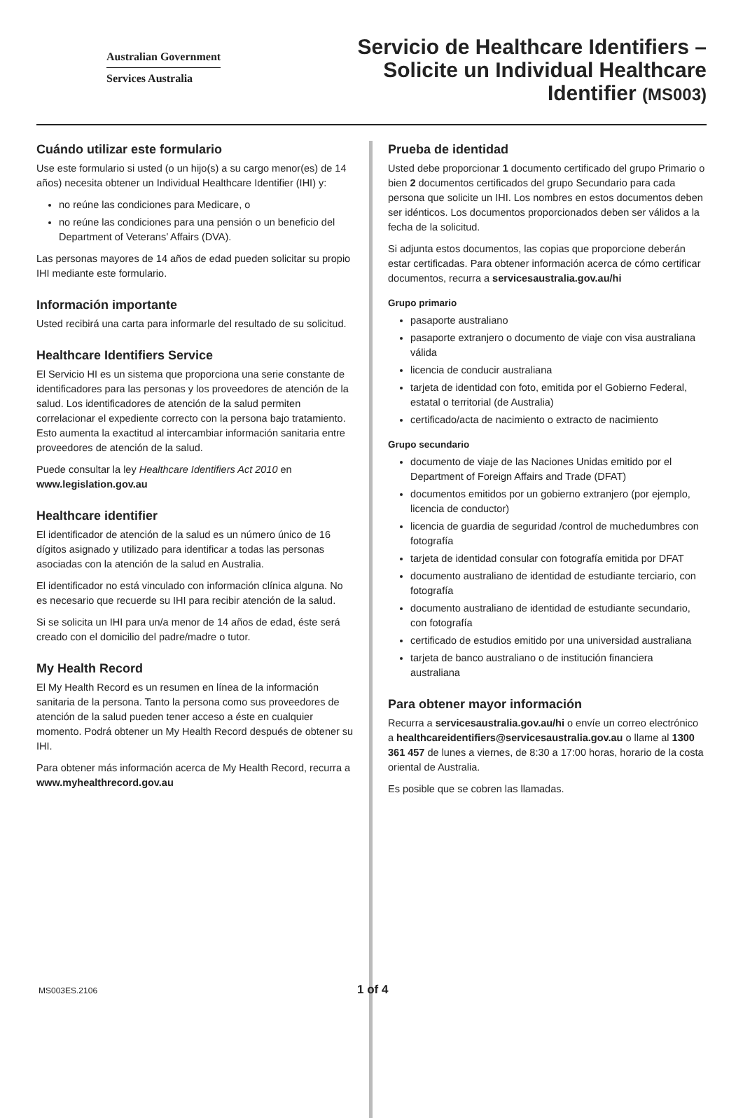Australian Government
Services Australia
Servicio de Healthcare Identifiers –
Solicite un Individual Healthcare
Identifier (MS003)
Cuándo utilizar este formulario
Use este formulario si usted (o un hijo(s) a su cargo menor(es) de 14 años) necesita obtener un Individual Healthcare Identifier (IHI) y:
no reúne las condiciones para Medicare, o
no reúne las condiciones para una pensión o un beneficio del Department of Veterans’ Affairs (DVA).
Las personas mayores de 14 años de edad pueden solicitar su propio IHI mediante este formulario.
Información importante
Usted recibirá una carta para informarle del resultado de su solicitud.
Healthcare Identifiers Service
El Servicio HI es un sistema que proporciona una serie constante de identificadores para las personas y los proveedores de atención de la salud. Los identificadores de atención de la salud permiten correlacionar el expediente correcto con la persona bajo tratamiento. Esto aumenta la exactitud al intercambiar información sanitaria entre proveedores de atención de la salud.
Puede consultar la ley Healthcare Identifiers Act 2010 en www.legislation.gov.au
Healthcare identifier
El identificador de atención de la salud es un número único de 16 dígitos asignado y utilizado para identificar a todas las personas asociadas con la atención de la salud en Australia.
El identificador no está vinculado con información clínica alguna. No es necesario que recuerde su IHI para recibir atención de la salud.
Si se solicita un IHI para un/a menor de 14 años de edad, éste será creado con el domicilio del padre/madre o tutor.
My Health Record
El My Health Record es un resumen en línea de la información sanitaria de la persona. Tanto la persona como sus proveedores de atención de la salud pueden tener acceso a éste en cualquier momento. Podrá obtener un My Health Record después de obtener su IHI.
Para obtener más información acerca de My Health Record, recurra a www.myhealthrecord.gov.au
Prueba de identidad
Usted debe proporcionar 1 documento certificado del grupo Primario o bien 2 documentos certificados del grupo Secundario para cada persona que solicite un IHI. Los nombres en estos documentos deben ser idénticos. Los documentos proporcionados deben ser válidos a la fecha de la solicitud.
Si adjunta estos documentos, las copias que proporcione deberán estar certificadas. Para obtener información acerca de cómo certificar documentos, recurra a servicesaustralia.gov.au/hi
Grupo primario
pasaporte australiano
pasaporte extranjero o documento de viaje con visa australiana válida
licencia de conducir australiana
tarjeta de identidad con foto, emitida por el Gobierno Federal, estatal o territorial (de Australia)
certificado/acta de nacimiento o extracto de nacimiento
Grupo secundario
documento de viaje de las Naciones Unidas emitido por el Department of Foreign Affairs and Trade (DFAT)
documentos emitidos por un gobierno extranjero (por ejemplo, licencia de conductor)
licencia de guardia de seguridad /control de muchedumbres con fotografía
tarjeta de identidad consular con fotografía emitida por DFAT
documento australiano de identidad de estudiante terciario, con fotografía
documento australiano de identidad de estudiante secundario, con fotografía
certificado de estudios emitido por una universidad australiana
tarjeta de banco australiano o de institución financiera australiana
Para obtener mayor información
Recurra a servicesaustralia.gov.au/hi o envíe un correo electrónico a healthcareidentifiers@servicesaustralia.gov.au o llame al 1300 361 457 de lunes a viernes, de 8:30 a 17:00 horas, horario de la costa oriental de Australia.
Es posible que se cobren las llamadas.
MS003ES.2106 1 of 4